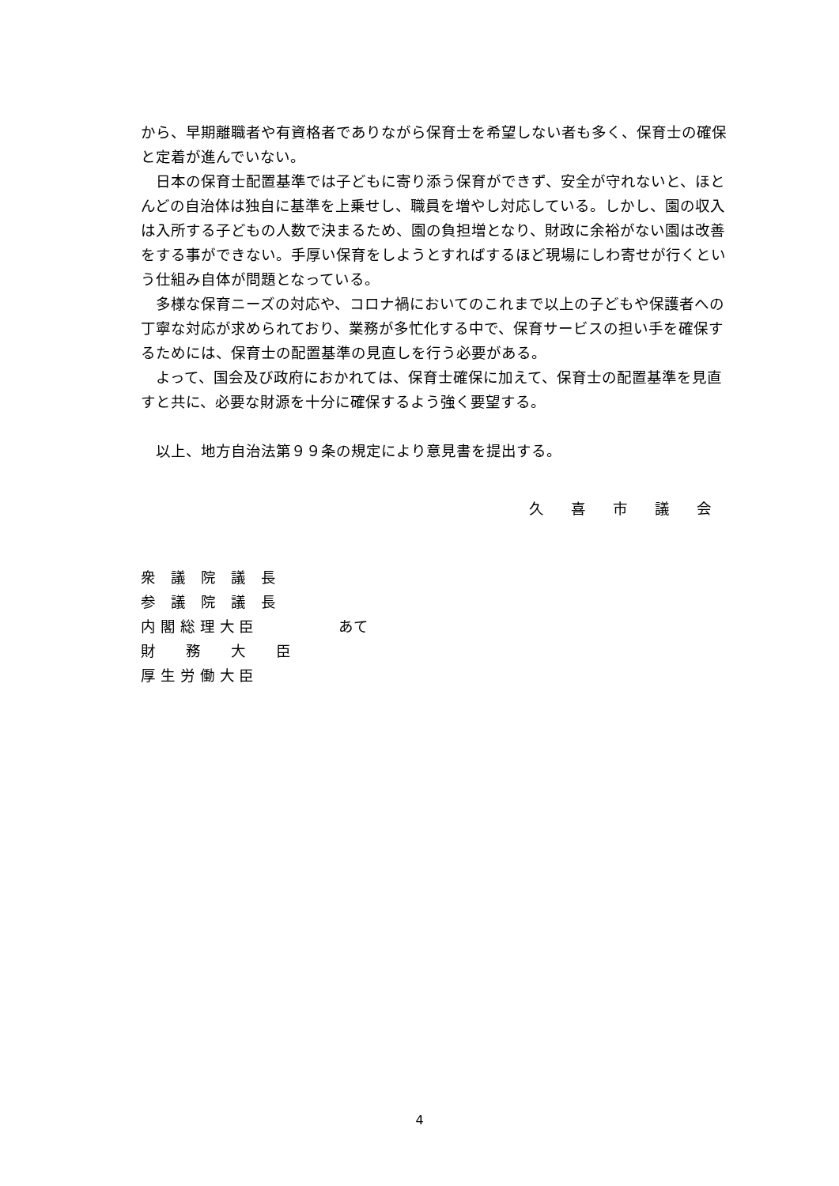から、早期離職者や有資格者でありながら保育士を希望しない者も多く、保育士の確保と定着が進んでいない。
日本の保育士配置基準では子どもに寄り添う保育ができず、安全が守れないと、ほとんどの自治体は独自に基準を上乗せし、職員を増やし対応している。しかし、園の収入は入所する子どもの人数で決まるため、園の負担増となり、財政に余裕がない園は改善をする事ができない。手厚い保育をしようとすればするほど現場にしわ寄せが行くという仕組み自体が問題となっている。
多様な保育ニーズの対応や、コロナ禍においてのこれまで以上の子どもや保護者への丁寧な対応が求められており、業務が多忙化する中で、保育サービスの担い手を確保するためには、保育士の配置基準の見直しを行う必要がある。
よって、国会及び政府におかれては、保育士確保に加えて、保育士の配置基準を見直すと共に、必要な財源を十分に確保するよう強く要望する。
以上、地方自治法第９９条の規定により意見書を提出する。
久 喜 市 議 会
衆　議　院　議　長
参　議　院　議　長
内 閣 総 理 大 臣
財　　務　　大　　臣
厚 生 労 働 大 臣
あて
4